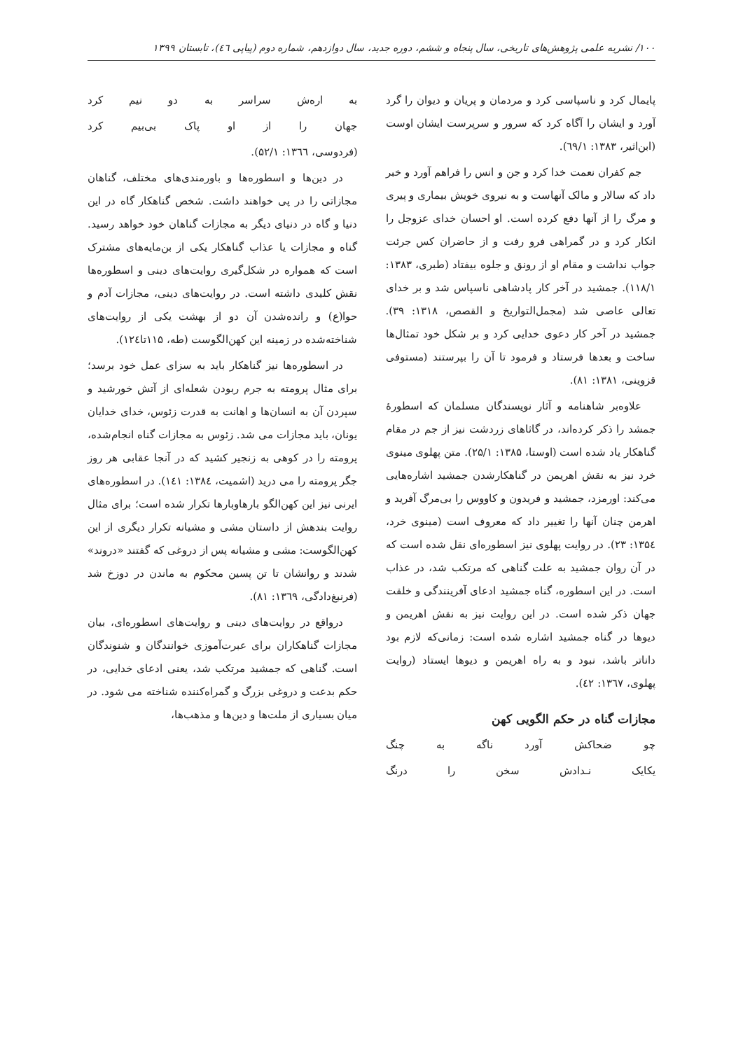۱۰۰/ نشریه علمی پژوهش‌های تاریخی، سال پنجاه و ششم، دوره جدید، سال دوازدهم، شماره دوم (پیاپی ٤٦)، تابستان ۱۳۹۹
پایمال کرد و ناسپاسی کرد و مردمان و پریان و دیوان را گرد آورد و ایشان را آگاه کرد که سرور و سرپرست ایشان اوست (ابن‌اثیر، ۱۳۸۳: ٦٩/۱).
جم کفران نعمت خدا کرد و جن و انس را فراهم آورد و خبر داد که سالار و مالک آنهاست و به نیروی خویش بیماری و پیری و مرگ را از آنها دفع کرده است. او احسان خدای عزوجل را انکار کرد و در گمراهی فرو رفت و از حاضران کس جرئت جواب نداشت و مقام او از رونق و جلوه بیفتاد (طبری، ۱۳۸۳: ۱۱۸/۱). جمشید در آخر کار پادشاهی ناسپاس شد و بر خدای تعالی عاصی شد (مجمل‌التواریخ و القصص، ۱۳۱۸: ۳۹). جمشید در آخر کار دعوی خدایی کرد و بر شکل خود تمثال‌ها ساخت و بعدها فرستاد و فرمود تا آن را بپرستند (مستوفی قزوینی، ۱۳۸۱: ۸۱).
علاوه‌بر شاهنامه و آثار نویسندگان مسلمان که اسطورهٔ جمشد را ذکر کرده‌اند، در گاثاهای زردشت نیز از جم در مقام گناهکار یاد شده است (اوستا، ۱۳۸۵: ۲۵/۱). متن پهلوی مینوی خرد نیز به نقش اهریمن در گناهکارشدن جمشید اشاره‌هایی می‌کند: اورمزد، جمشید و فریدون و کاووس را بی‌مرگ آفرید و اهرمن چنان آنها را تغییر داد که معروف است (مینوی خرد، ۱۳۵٤: ۲۳). در روایت پهلوی نیز اسطوره‌ای نقل شده است که در آن روان جمشید به علت گناهی که مرتکب شد، در عذاب است. در این اسطوره، گناه جمشید ادعای آفرینندگی و خلقت جهان ذکر شده است. در این روایت نیز به نقش اهریمن و دیوها در گناه جمشید اشاره شده است: زمانی‌که لازم بود داناتر باشد، نبود و به راه اهریمن و دیوها ایستاد (روایت پهلوی، ۱۳٦۷: ٤۲).
مجازات گناه در حکم الگویی کهن
چو ضحاکش آورد ناگه به چنگ
یکایک نـدادش سخن را درنگ
به اره‌ش سراسر به دو نیم کرد
جهان را از او پاک بی‌بیم کرد
(فردوسی، ۱۳٦٦: ۵۲/۱).
در دین‌ها و اسطوره‌ها و باورمندی‌های مختلف، گناهان مجازاتی را در پی خواهند داشت. شخص گناهکار گاه در این دنیا و گاه در دنیای دیگر به مجازات گناهان خود خواهد رسید. گناه و مجازات یا عذاب گناهکار یکی از بن‌مایه‌های مشترک است که همواره در شکل‌گیری روایت‌های دینی و اسطوره‌ها نقش کلیدی داشته است. در روایت‌های دینی، مجازات آدم و حوا(ع) و رانده‌شدن آن دو از بهشت یکی از روایت‌های شناخته‌شده در زمینه این کهن‌الگوست (طه، ۱۱۵تا۱۲٤).
در اسطوره‌ها نیز گناهکار باید به سزای عمل خود برسد؛ برای مثال پرومته به جرم ربودن شعله‌ای از آتش خورشید و سپردن آن به انسان‌ها و اهانت به قدرت زئوس، خدای خدایان یونان، باید مجازات می شد. زئوس به مجازات گناه انجام‌شده، پرومته را در کوهی به زنجیر کشید که در آنجا عقابی هر روز جگر پرومته را می درید (اشمیت، ۱۳۸٤: ۱٤۱). در اسطوره‌های ایرنی نیز این کهن‌الگو بارهاوبارها تکرار شده است؛ برای مثال روایت بندهش از داستان مشی و مشیانه تکرار دیگری از این کهن‌الگوست: مشی و مشیانه پس از دروغی که گفتند «دروند» شدند و روانشان تا تن پسین محکوم به ماندن در دوزخ شد (فرنبغ‌دادگی، ۱۳٦۹: ۸۱).
درواقع در روایت‌های دینی و روایت‌های اسطوره‌ای، بیان مجازات گناهکاران برای عبرت‌آموزی خوانندگان و شنوندگان است. گناهی که جمشید مرتکب شد، یعنی ادعای خدایی، در حکم بدعت و دروغی بزرگ و گمراه‌کننده شناخته می شود. در میان بسیاری از ملت‌ها و دین‌ها و مذهب‌ها،